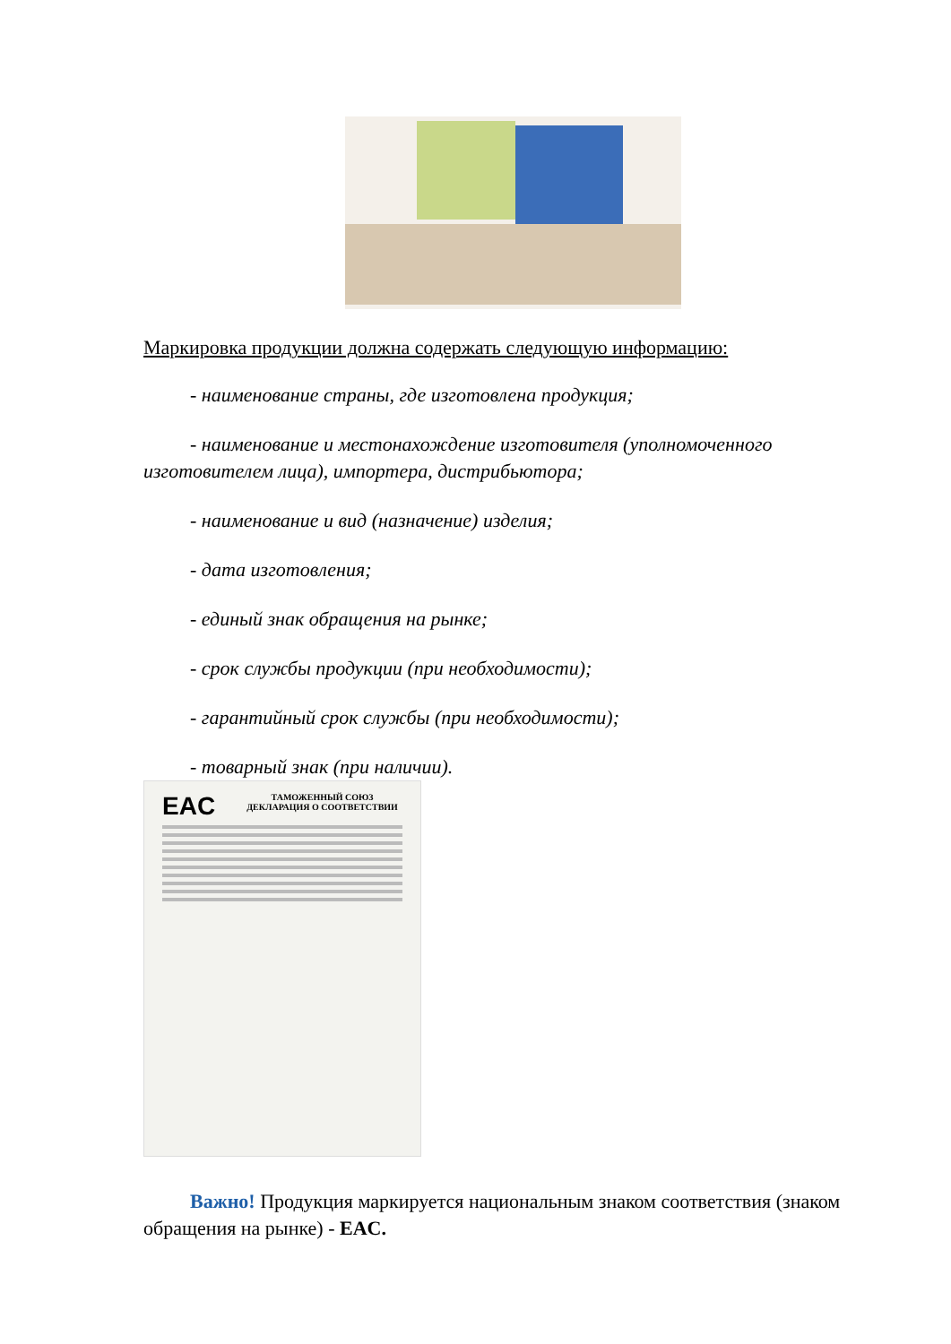Маркировка продукции должна содержать следующую информацию:
- наименование страны, где изготовлена продукция;
- наименование и местонахождение изготовителя (уполномоченного изготовителем лица), импортера, дистрибьютора;
- наименование и вид (назначение) изделия;
- дата изготовления;
- единый знак обращения на рынке;
- срок службы продукции (при необходимости);
- гарантийный срок службы (при необходимости);
- товарный знак (при наличии).
EAC
ТАМОЖЕННЫЙ СОЮЗ
ДЕКЛАРАЦИЯ О СООТВЕТСТВИИ
Важно! Продукция маркируется национальным знаком соответствия (знаком обращения на рынке) - EAC.